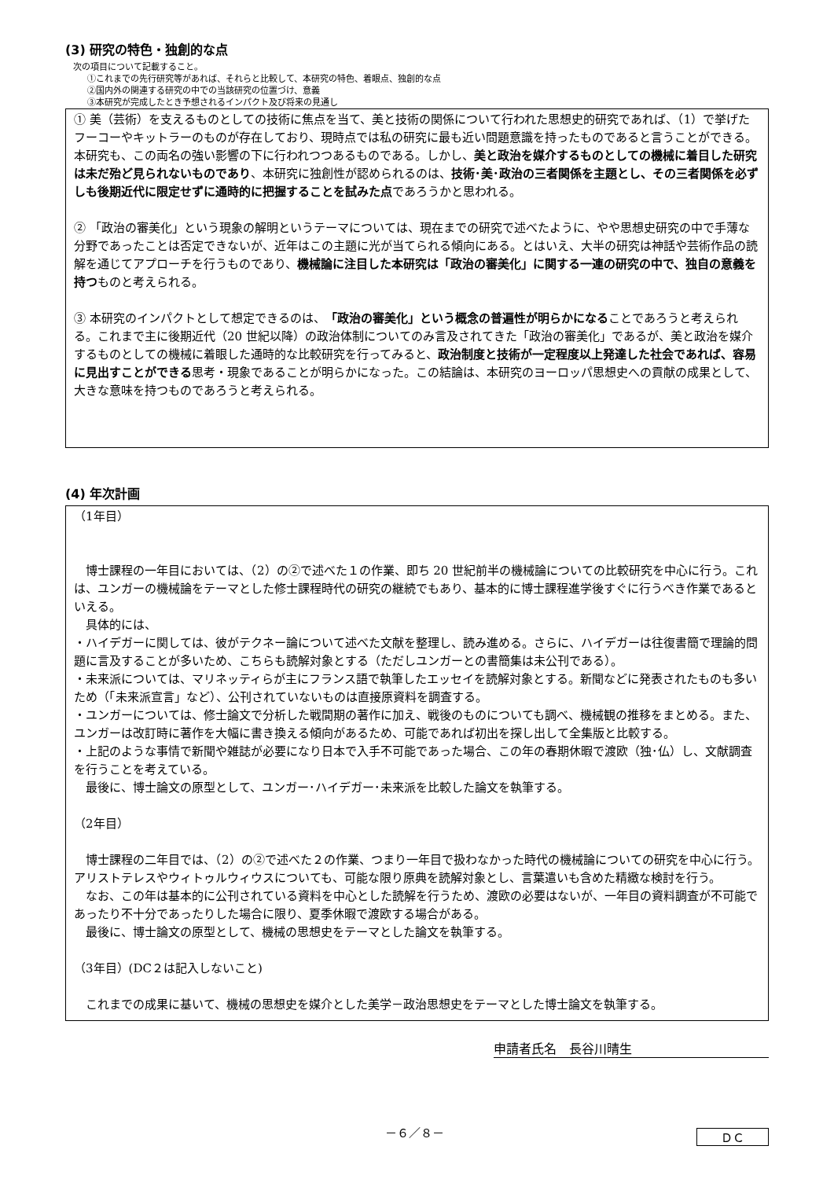(3) 研究の特色・独創的な点
次の項目について記載すること。
①これまでの先行研究等があれば、それらと比較して、本研究の特色、着眼点、独創的な点
②国内外の関連する研究の中での当該研究の位置づけ、意義
③本研究が完成したとき予想されるインパクト及び将来の見通し
① 美（芸術）を支えるものとしての技術に焦点を当て、美と技術の関係について行われた思想史的研究であれば、（1）で挙げたフーコーやキットラーのものが存在しており、現時点では私の研究に最も近い問題意識を持ったものであると言うことができる。本研究も、この両名の強い影響の下に行われつつあるものである。しかし、美と政治を媒介するものとしての機械に着目した研究は未だ殆ど見られないものであり、本研究に独創性が認められるのは、技術･美･政治の三者関係を主題とし、その三者関係を必ずしも後期近代に限定せずに通時的に把握することを試みた点であろうかと思われる。
② 「政治の審美化」という現象の解明というテーマについては、現在までの研究で述べたように、やや思想史研究の中で手薄な分野であったことは否定できないが、近年はこの主題に光が当てられる傾向にある。とはいえ、大半の研究は神話や芸術作品の読解を通じてアプローチを行うものであり、機械論に注目した本研究は「政治の審美化」に関する一連の研究の中で、独自の意義を持つものと考えられる。
③ 本研究のインパクトとして想定できるのは、「政治の審美化」という概念の普遍性が明らかになることであろうと考えられる。これまで主に後期近代（20 世紀以降）の政治体制についてのみ言及されてきた「政治の審美化」であるが、美と政治を媒介するものとしての機械に着眼した通時的な比較研究を行ってみると、政治制度と技術が一定程度以上発達した社会であれば、容易に見出すことができる思考・現象であることが明らかになった。この結論は、本研究のヨーロッパ思想史への貢献の成果として、大きな意味を持つものであろうと考えられる。
(4) 年次計画
（1年目）
　博士課程の一年目においては、（2）の②で述べた１の作業、即ち 20 世紀前半の機械論についての比較研究を中心に行う。これは、ユンガーの機械論をテーマとした修士課程時代の研究の継続でもあり、基本的に博士課程進学後すぐに行うべき作業であるといえる。
　具体的には、
・ハイデガーに関しては、彼がテクネー論について述べた文献を整理し、読み進める。さらに、ハイデガーは往復書簡で理論的問題に言及することが多いため、こちらも読解対象とする（ただしユンガーとの書簡集は未公刊である）。
・未来派については、マリネッティらが主にフランス語で執筆したエッセイを読解対象とする。新聞などに発表されたものも多いため（「未来派宣言」など）、公刊されていないものは直接原資料を調査する。
・ユンガーについては、修士論文で分析した戦間期の著作に加え、戦後のものについても調べ、機械観の推移をまとめる。また、ユンガーは改訂時に著作を大幅に書き換える傾向があるため、可能であれば初出を探し出して全集版と比較する。
・上記のような事情で新聞や雑誌が必要になり日本で入手不可能であった場合、この年の春期休暇で渡欧（独･仏）し、文献調査を行うことを考えている。
　最後に、博士論文の原型として、ユンガー･ハイデガー･未来派を比較した論文を執筆する。
（2年目）
　博士課程の二年目では、（2）の②で述べた２の作業、つまり一年目で扱わなかった時代の機械論についての研究を中心に行う。アリストテレスやウィトゥルウィウスについても、可能な限り原典を読解対象とし、言葉遣いも含めた精緻な検討を行う。
　なお、この年は基本的に公刊されている資料を中心とした読解を行うため、渡欧の必要はないが、一年目の資料調査が不可能であったり不十分であったりした場合に限り、夏季休暇で渡欧する場合がある。
　最後に、博士論文の原型として、機械の思想史をテーマとした論文を執筆する。
（3年目）(DC２は記入しないこと)
　これまでの成果に基いて、機械の思想史を媒介とした美学－政治思想史をテーマとした博士論文を執筆する。
申請者氏名　長谷川晴生
－６／８－
ＤＣ